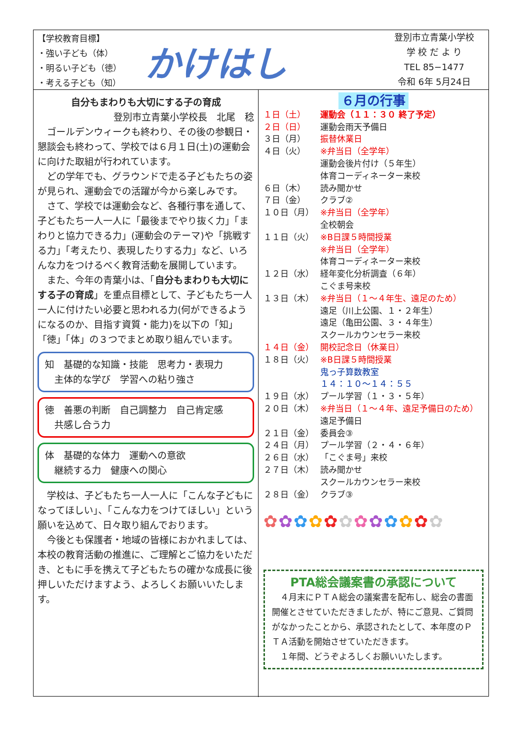【学校教育目標】
・強い子ども（体）
・明るい子ども（徳）
・考える子ども（知）
かけはし
登別市立青葉小学校
学 校 だ よ り
TEL 85−1477
令和 6年 5月24日
自分もまわりも大切にする子の育成
登別市立青葉小学校長　北尾　稔
ゴールデンウィークも終わり、その後の参観日・懇談会も終わって、学校では６月１日(土)の運動会に向けた取組が行われています。
どの学年でも、グラウンドで走る子どもたちの姿が見られ、運動会での活躍が今から楽しみです。
さて、学校では運動会など、各種行事を通して、子どもたち一人一人に「最後までやり抜く力」「まわりと協力できる力」(運動会のテーマ)や「挑戦する力」「考えたり、表現したりする力」など、いろんな力をつけるべく教育活動を展開しています。
また、今年の青葉小は、「自分もまわりも大切にする子の育成」を重点目標として、子どもたち一人一人に付けたい必要と思われる力(何ができるようになるのか、目指す資質・能力)を以下の「知」「徳」「体」の３つでまとめ取り組んでいます。
知　基礎的な知識・技能　思考力・表現力
　主体的な学び　学習への粘り強さ
徳　善悪の判断　自己調整力　自己肯定感
　共感し合う力
体　基礎的な体力　運動への意欲
　継続する力　健康への関心
学校は、子どもたち一人一人に「こんな子どもになってほしい」、「こんな力をつけてほしい」という願いを込めて、日々取り組んでおります。
今後とも保護者・地域の皆様におかれましては、本校の教育活動の推進に、ご理解とご協力をいただき、ともに手を携えて子どもたちの確かな成長に後押しいただけますよう、よろしくお願いいたします。
６月の行事
１日（土） 運動会（１１：３０ 終了予定）
２日（日） 運動会雨天予備日
３日（月） 振替休業日
４日（火） ※弁当日（全学年）
運動会後片付け（５年生）
体育コーディネーター来校
６日（木） 読み聞かせ
７日（金） クラブ②
１０日（月） ※弁当日（全学年）
全校朝会
１１日（火） ※B日課５時間授業
※弁当日（全学年）
体育コーディネーター来校
１２日（水） 経年変化分析調査（６年）
こぐま号来校
１３日（木） ※弁当日（１～４年生、遠足のため）
遠足（川上公園、１・２年生）
遠足（亀田公園、３・４年生）
スクールカウンセラー来校
１４日（金） 開校記念日（休業日）
１８日（火） ※B日課５時間授業
鬼っ子算数教室
１４：１０～１４：５５
１９日（水） プール学習（１・３・５年）
２０日（木） ※弁当日（１～４年、遠足予備日のため）
遠足予備日
２１日（金） 委員会③
２４日（月） プール学習（２・４・６年）
２６日（水） 「こぐま号」来校
２７日（木） 読み聞かせ
スクールカウンセラー来校
２８日（金） クラブ③
✿✿✿✿✿✿✿✿✿✿✿✿
PTA総会議案書の承認について
４月末にＰＴＡ総会の議案書を配布し、総会の書面開催とさせていただきましたが、特にご意見、ご質問がなかったことから、承認されたとして、本年度のＰＴＡ活動を開始させていただきます。
１年間、どうぞよろしくお願いいたします。